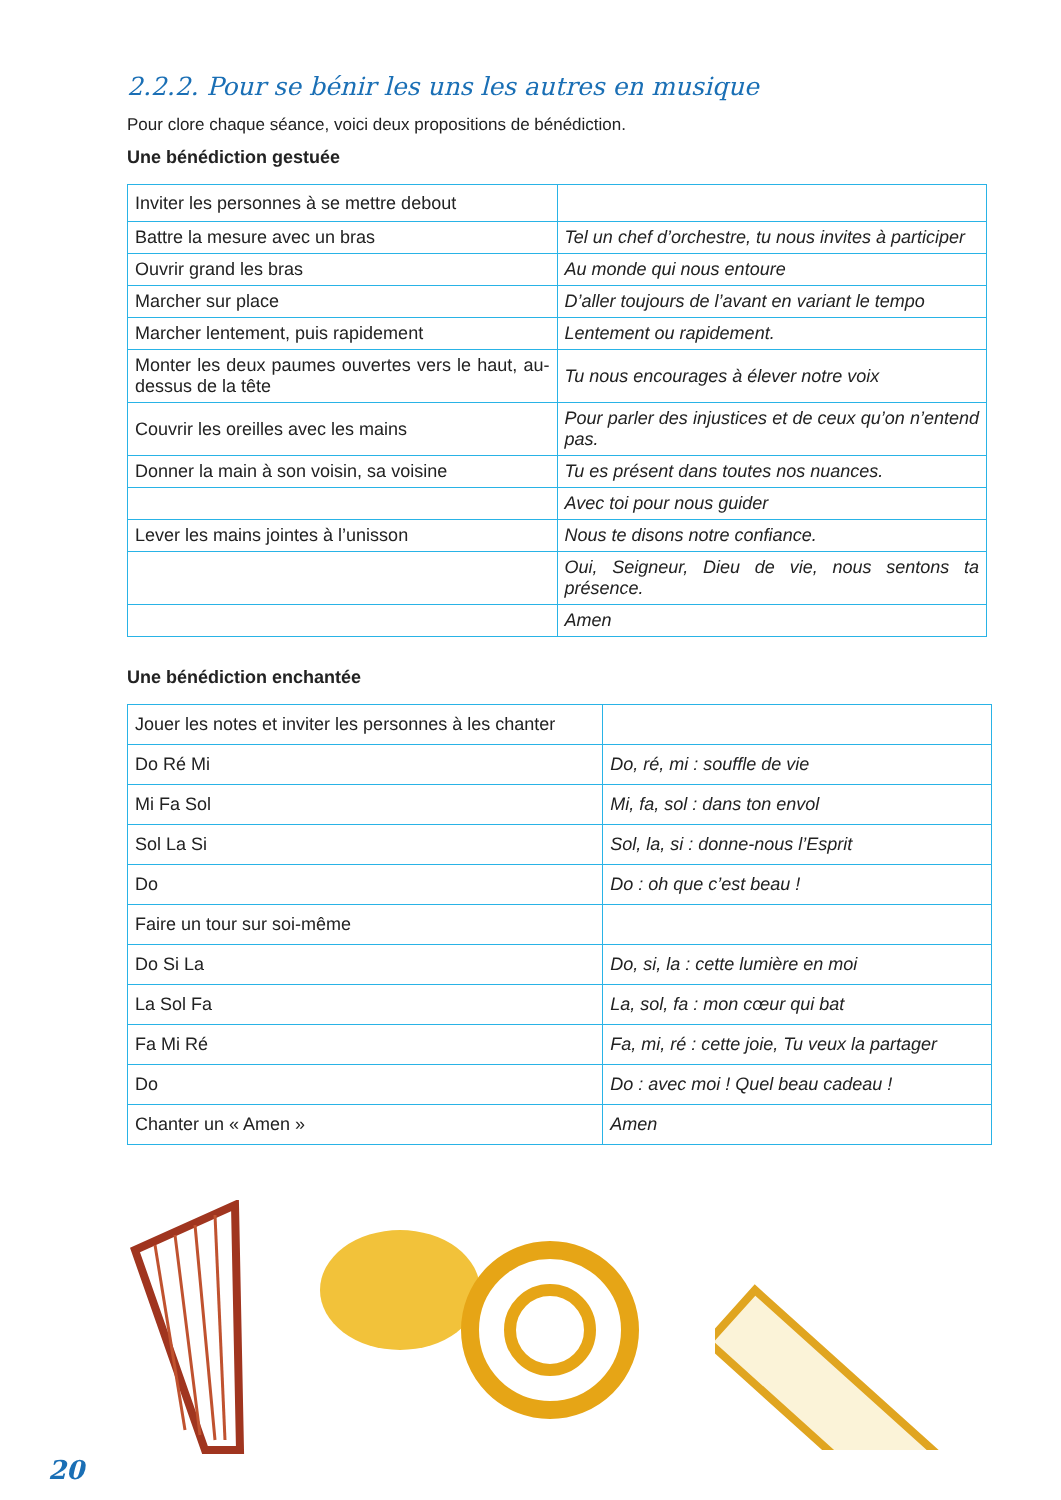2.2.2. Pour se bénir les uns les autres en musique
Pour clore chaque séance, voici deux propositions de bénédiction.
Une bénédiction gestuée
| Inviter les personnes à se mettre debout | |
| Battre la mesure avec un bras | Tel un chef d’orchestre, tu nous invites à participer |
| Ouvrir grand les bras | Au monde qui nous entoure |
| Marcher sur place | D’aller toujours de l’avant en variant le tempo |
| Marcher lentement, puis rapidement | Lentement ou rapidement. |
| Monter les deux paumes ouvertes vers le haut, au-dessus de la tête | Tu nous encourages à élever notre voix |
| Couvrir les oreilles avec les mains | Pour parler des injustices et de ceux qu’on n’entend pas. |
| Donner la main à son voisin, sa voisine | Tu es présent dans toutes nos nuances. |
| | Avec toi pour nous guider |
| Lever les mains jointes à l’unisson | Nous te disons notre confiance. |
| | Oui, Seigneur, Dieu de vie, nous sentons ta présence. |
| | Amen |
Une bénédiction enchantée
| Jouer les notes et inviter les personnes à les chanter | |
| Do Ré Mi | Do, ré, mi : souffle de vie |
| Mi Fa Sol | Mi, fa, sol : dans ton envol |
| Sol La Si | Sol, la, si : donne-nous l’Esprit |
| Do | Do : oh que c’est beau ! |
| Faire un tour sur soi-même | |
| Do Si La | Do, si, la : cette lumière en moi |
| La Sol Fa | La, sol, fa : mon cœur qui bat |
| Fa Mi Ré | Fa, mi, ré : cette joie, Tu veux la partager |
| Do | Do : avec moi ! Quel beau cadeau ! |
| Chanter un « Amen » | Amen |
20